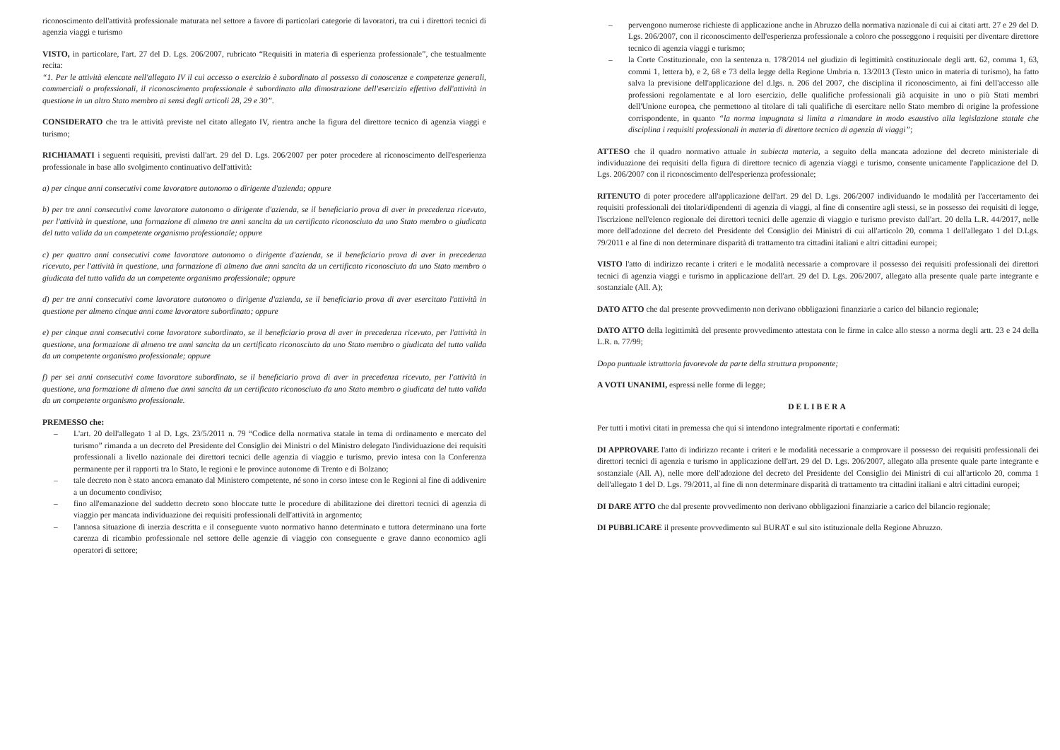riconoscimento dell'attività professionale maturata nel settore a favore di particolari categorie di lavoratori, tra cui i direttori tecnici di agenzia viaggi e turismo
VISTO, in particolare, l'art. 27 del D. Lgs. 206/2007, rubricato “Requisiti in materia di esperienza professionale”, che testualmente recita:
“1. Per le attività elencate nell'allegato IV il cui accesso o esercizio è subordinato al possesso di conoscenze e competenze generali, commerciali o professionali, il riconoscimento professionale è subordinato alla dimostrazione dell'esercizio effettivo dell'attività in questione in un altro Stato membro ai sensi degli articoli 28, 29 e 30”.
CONSIDERATO che tra le attività previste nel citato allegato IV, rientra anche la figura del direttore tecnico di agenzia viaggi e turismo;
RICHIAMATI i seguenti requisiti, previsti dall'art. 29 del D. Lgs. 206/2007 per poter procedere al riconoscimento dell'esperienza professionale in base allo svolgimento continuativo dell'attività:
a) per cinque anni consecutivi come lavoratore autonomo o dirigente d'azienda; oppure
b) per tre anni consecutivi come lavoratore autonomo o dirigente d'azienda, se il beneficiario prova di aver in precedenza ricevuto, per l'attività in questione, una formazione di almeno tre anni sancita da un certificato riconosciuto da uno Stato membro o giudicata del tutto valida da un competente organismo professionale; oppure
c) per quattro anni consecutivi come lavoratore autonomo o dirigente d'azienda, se il beneficiario prova di aver in precedenza ricevuto, per l'attività in questione, una formazione di almeno due anni sancita da un certificato riconosciuto da uno Stato membro o giudicata del tutto valida da un competente organismo professionale; oppure
d) per tre anni consecutivi come lavoratore autonomo o dirigente d'azienda, se il beneficiario prova di aver esercitato l'attività in questione per almeno cinque anni come lavoratore subordinato; oppure
e) per cinque anni consecutivi come lavoratore subordinato, se il beneficiario prova di aver in precedenza ricevuto, per l'attività in questione, una formazione di almeno tre anni sancita da un certificato riconosciuto da uno Stato membro o giudicata del tutto valida da un competente organismo professionale; oppure
f) per sei anni consecutivi come lavoratore subordinato, se il beneficiario prova di aver in precedenza ricevuto, per l'attività in questione, una formazione di almeno due anni sancita da un certificato riconosciuto da uno Stato membro o giudicata del tutto valida da un competente organismo professionale.
PREMESSO che:
– L'art. 20 dell'allegato 1 al D. Lgs. 23/5/2011 n. 79 “Codice della normativa statale in tema di ordinamento e mercato del turismo” rimanda a un decreto del Presidente del Consiglio dei Ministri o del Ministro delegato l'individuazione dei requisiti professionali a livello nazionale dei direttori tecnici delle agenzia di viaggio e turismo, previo intesa con la Conferenza permanente per il rapporti tra lo Stato, le regioni e le province autonome di Trento e di Bolzano;
– tale decreto non è stato ancora emanato dal Ministero competente, né sono in corso intese con le Regioni al fine di addivenire a un documento condiviso;
– fino all'emanazione del suddetto decreto sono bloccate tutte le procedure di abilitazione dei direttori tecnici di agenzia di viaggio per mancata individuazione dei requisiti professionali dell'attività in argomento;
– l'annosa situazione di inerzia descritta e il conseguente vuoto normativo hanno determinato e tuttora determinano una forte carenza di ricambio professionale nel settore delle agenzie di viaggio con conseguente e grave danno economico agli operatori di settore;
– pervengono numerose richieste di applicazione anche in Abruzzo della normativa nazionale di cui ai citati artt. 27 e 29 del D. Lgs. 206/2007, con il riconoscimento dell'esperienza professionale a coloro che posseggono i requisiti per diventare direttore tecnico di agenzia viaggi e turismo;
– la Corte Costituzionale, con la sentenza n. 178/2014 nel giudizio di legittimità costituzionale degli artt. 62, comma 1, 63, commi 1, lettera b), e 2, 68 e 73 della legge della Regione Umbria n. 13/2013 (Testo unico in materia di turismo), ha fatto salva la previsione dell'applicazione del d.lgs. n. 206 del 2007, che disciplina il riconoscimento, ai fini dell'accesso alle professioni regolamentate e al loro esercizio, delle qualifiche professionali già acquisite in uno o più Stati membri dell'Unione europea, che permettono al titolare di tali qualifiche di esercitare nello Stato membro di origine la professione corrispondente, in quanto “la norma impugnata si limita a rimandare in modo esaustivo alla legislazione statale che disciplina i requisiti professionali in materia di direttore tecnico di agenzia di viaggi”;
ATTESO che il quadro normativo attuale in subiecta materia, a seguito della mancata adozione del decreto ministeriale di individuazione dei requisiti della figura di direttore tecnico di agenzia viaggi e turismo, consente unicamente l'applicazione del D. Lgs. 206/2007 con il riconoscimento dell'esperienza professionale;
RITENUTO di poter procedere all'applicazione dell'art. 29 del D. Lgs. 206/2007 individuando le modalità per l'accertamento dei requisiti professionali dei titolari/dipendenti di agenzia di viaggi, al fine di consentire agli stessi, se in possesso dei requisiti di legge, l'iscrizione nell'elenco regionale dei direttori tecnici delle agenzie di viaggio e turismo previsto dall'art. 20 della L.R. 44/2017, nelle more dell'adozione del decreto del Presidente del Consiglio dei Ministri di cui all'articolo 20, comma 1 dell'allegato 1 del D.Lgs. 79/2011 e al fine di non determinare disparità di trattamento tra cittadini italiani e altri cittadini europei;
VISTO l'atto di indirizzo recante i criteri e le modalità necessarie a comprovare il possesso dei requisiti professionali dei direttori tecnici di agenzia viaggi e turismo in applicazione dell'art. 29 del D. Lgs. 206/2007, allegato alla presente quale parte integrante e sostanziale (All. A);
DATO ATTO che dal presente provvedimento non derivano obbligazioni finanziarie a carico del bilancio regionale;
DATO ATTO della legittimità del presente provvedimento attestata con le firme in calce allo stesso a norma degli artt. 23 e 24 della L.R. n. 77/99;
Dopo puntuale istruttoria favorevole da parte della struttura proponente;
A VOTI UNANIMI, espressi nelle forme di legge;
DELIBERA
Per tutti i motivi citati in premessa che qui si intendono integralmente riportati e confermati:
DI APPROVARE l'atto di indirizzo recante i criteri e le modalità necessarie a comprovare il possesso dei requisiti professionali dei direttori tecnici di agenzia e turismo in applicazione dell'art. 29 del D. Lgs. 206/2007, allegato alla presente quale parte integrante e sostanziale (All. A), nelle more dell'adozione del decreto del Presidente del Consiglio dei Ministri di cui all'articolo 20, comma 1 dell'allegato 1 del D. Lgs. 79/2011, al fine di non determinare disparità di trattamento tra cittadini italiani e altri cittadini europei;
DI DARE ATTO che dal presente provvedimento non derivano obbligazioni finanziarie a carico del bilancio regionale;
DI PUBBLICARE il presente provvedimento sul BURAT e sul sito istituzionale della Regione Abruzzo.